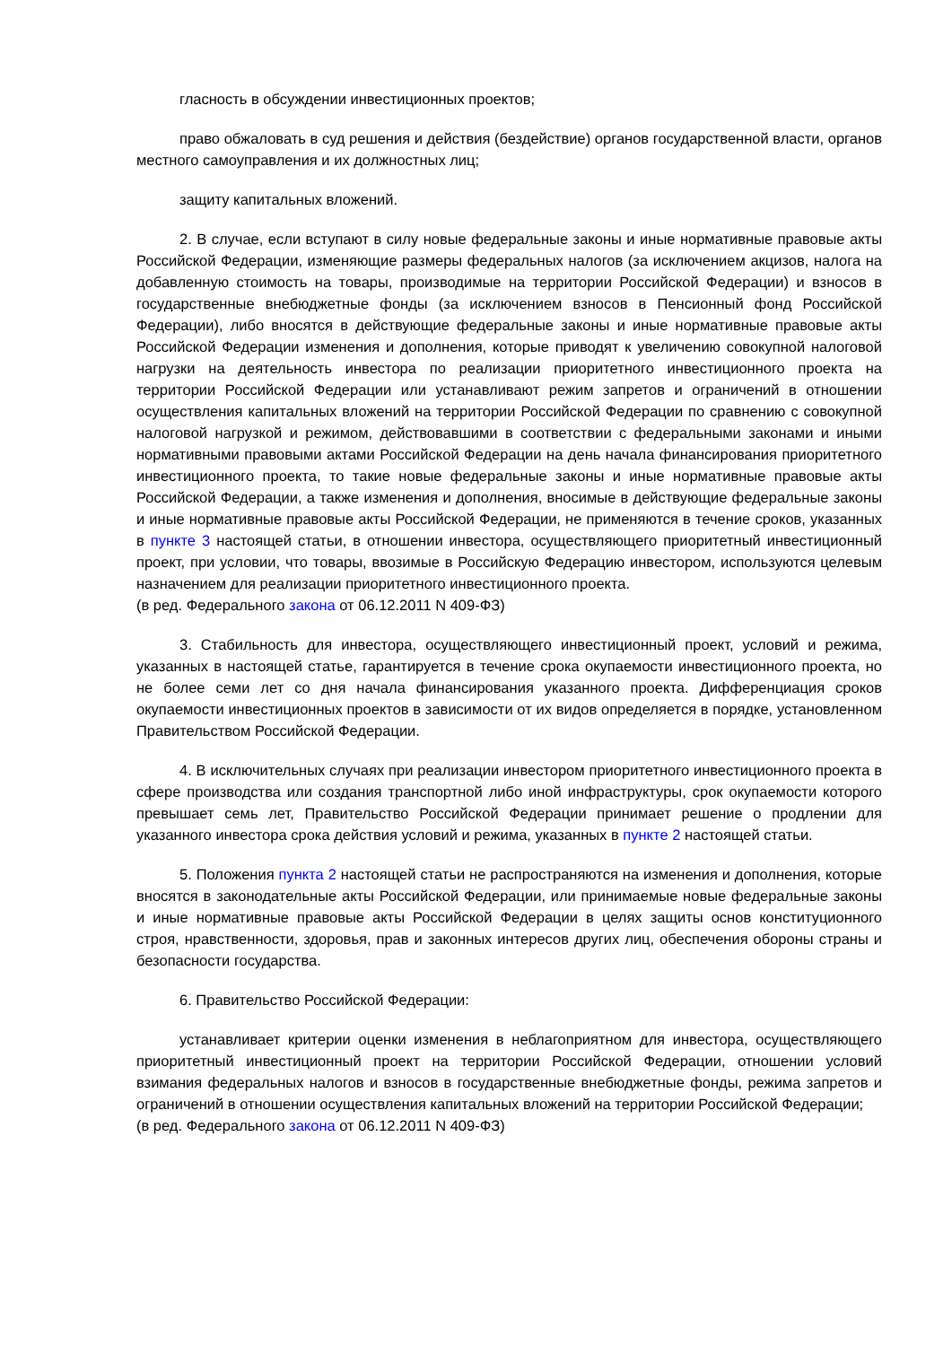гласность в обсуждении инвестиционных проектов;
право обжаловать в суд решения и действия (бездействие) органов государственной власти, органов местного самоуправления и их должностных лиц;
защиту капитальных вложений.
2. В случае, если вступают в силу новые федеральные законы и иные нормативные правовые акты Российской Федерации, изменяющие размеры федеральных налогов (за исключением акцизов, налога на добавленную стоимость на товары, производимые на территории Российской Федерации) и взносов в государственные внебюджетные фонды (за исключением взносов в Пенсионный фонд Российской Федерации), либо вносятся в действующие федеральные законы и иные нормативные правовые акты Российской Федерации изменения и дополнения, которые приводят к увеличению совокупной налоговой нагрузки на деятельность инвестора по реализации приоритетного инвестиционного проекта на территории Российской Федерации или устанавливают режим запретов и ограничений в отношении осуществления капитальных вложений на территории Российской Федерации по сравнению с совокупной налоговой нагрузкой и режимом, действовавшими в соответствии с федеральными законами и иными нормативными правовыми актами Российской Федерации на день начала финансирования приоритетного инвестиционного проекта, то такие новые федеральные законы и иные нормативные правовые акты Российской Федерации, а также изменения и дополнения, вносимые в действующие федеральные законы и иные нормативные правовые акты Российской Федерации, не применяются в течение сроков, указанных в пункте 3 настоящей статьи, в отношении инвестора, осуществляющего приоритетный инвестиционный проект, при условии, что товары, ввозимые в Российскую Федерацию инвестором, используются целевым назначением для реализации приоритетного инвестиционного проекта.
(в ред. Федерального закона от 06.12.2011 N 409-ФЗ)
3. Стабильность для инвестора, осуществляющего инвестиционный проект, условий и режима, указанных в настоящей статье, гарантируется в течение срока окупаемости инвестиционного проекта, но не более семи лет со дня начала финансирования указанного проекта. Дифференциация сроков окупаемости инвестиционных проектов в зависимости от их видов определяется в порядке, установленном Правительством Российской Федерации.
4. В исключительных случаях при реализации инвестором приоритетного инвестиционного проекта в сфере производства или создания транспортной либо иной инфраструктуры, срок окупаемости которого превышает семь лет, Правительство Российской Федерации принимает решение о продлении для указанного инвестора срока действия условий и режима, указанных в пункте 2 настоящей статьи.
5. Положения пункта 2 настоящей статьи не распространяются на изменения и дополнения, которые вносятся в законодательные акты Российской Федерации, или принимаемые новые федеральные законы и иные нормативные правовые акты Российской Федерации в целях защиты основ конституционного строя, нравственности, здоровья, прав и законных интересов других лиц, обеспечения обороны страны и безопасности государства.
6. Правительство Российской Федерации:
устанавливает критерии оценки изменения в неблагоприятном для инвестора, осуществляющего приоритетный инвестиционный проект на территории Российской Федерации, отношении условий взимания федеральных налогов и взносов в государственные внебюджетные фонды, режима запретов и ограничений в отношении осуществления капитальных вложений на территории Российской Федерации;
(в ред. Федерального закона от 06.12.2011 N 409-ФЗ)